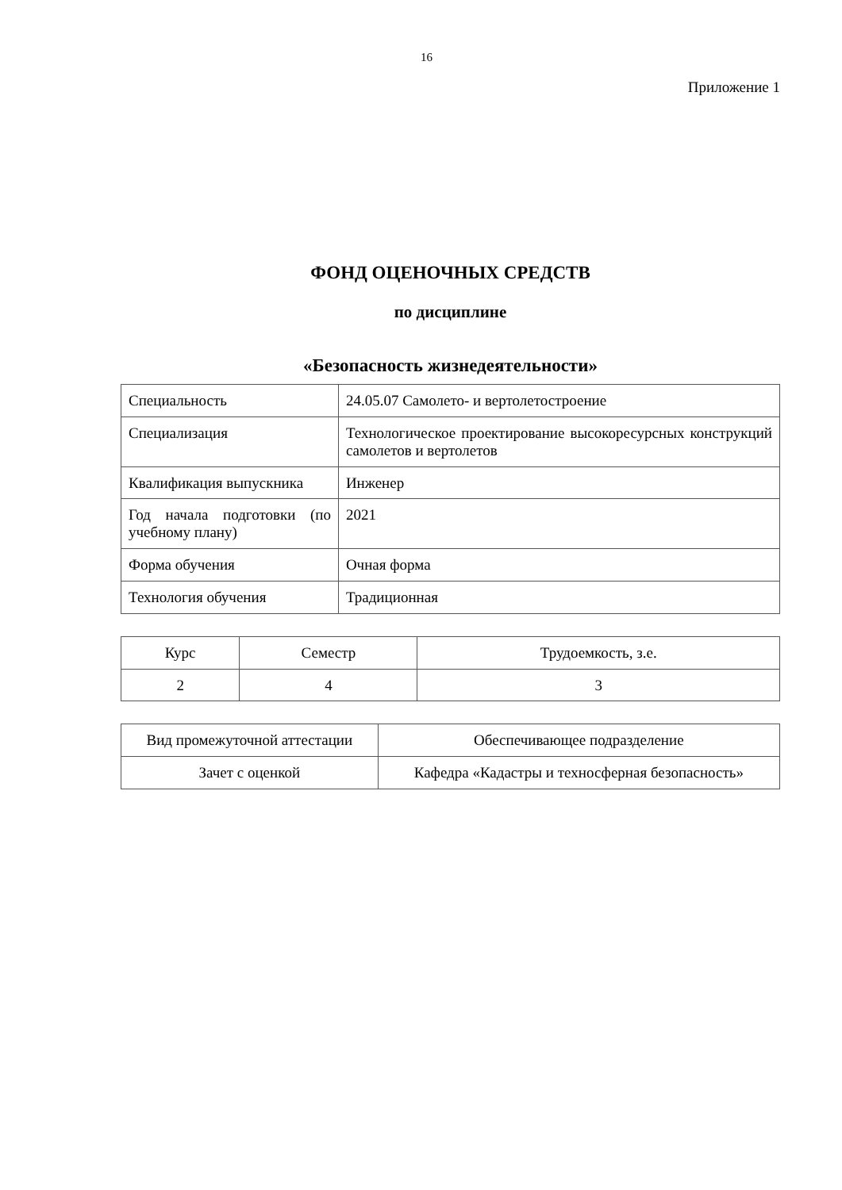16
Приложение 1
ФОНД ОЦЕНОЧНЫХ СРЕДСТВ
по дисциплине
«Безопасность жизнедеятельности»
| Специальность | 24.05.07 Самолето- и вертолетостроение |
| Специализация | Технологическое проектирование высокоресурсных конструкций самолетов и вертолетов |
| Квалификация выпускника | Инженер |
| Год начала подготовки (по учебному плану) | 2021 |
| Форма обучения | Очная форма |
| Технология обучения | Традиционная |
| Курс | Семестр | Трудоемкость, з.е. |
| 2 | 4 | 3 |
| Вид промежуточной аттестации | Обеспечивающее подразделение |
| Зачет с оценкой | Кафедра «Кадастры и техносферная безопасность» |